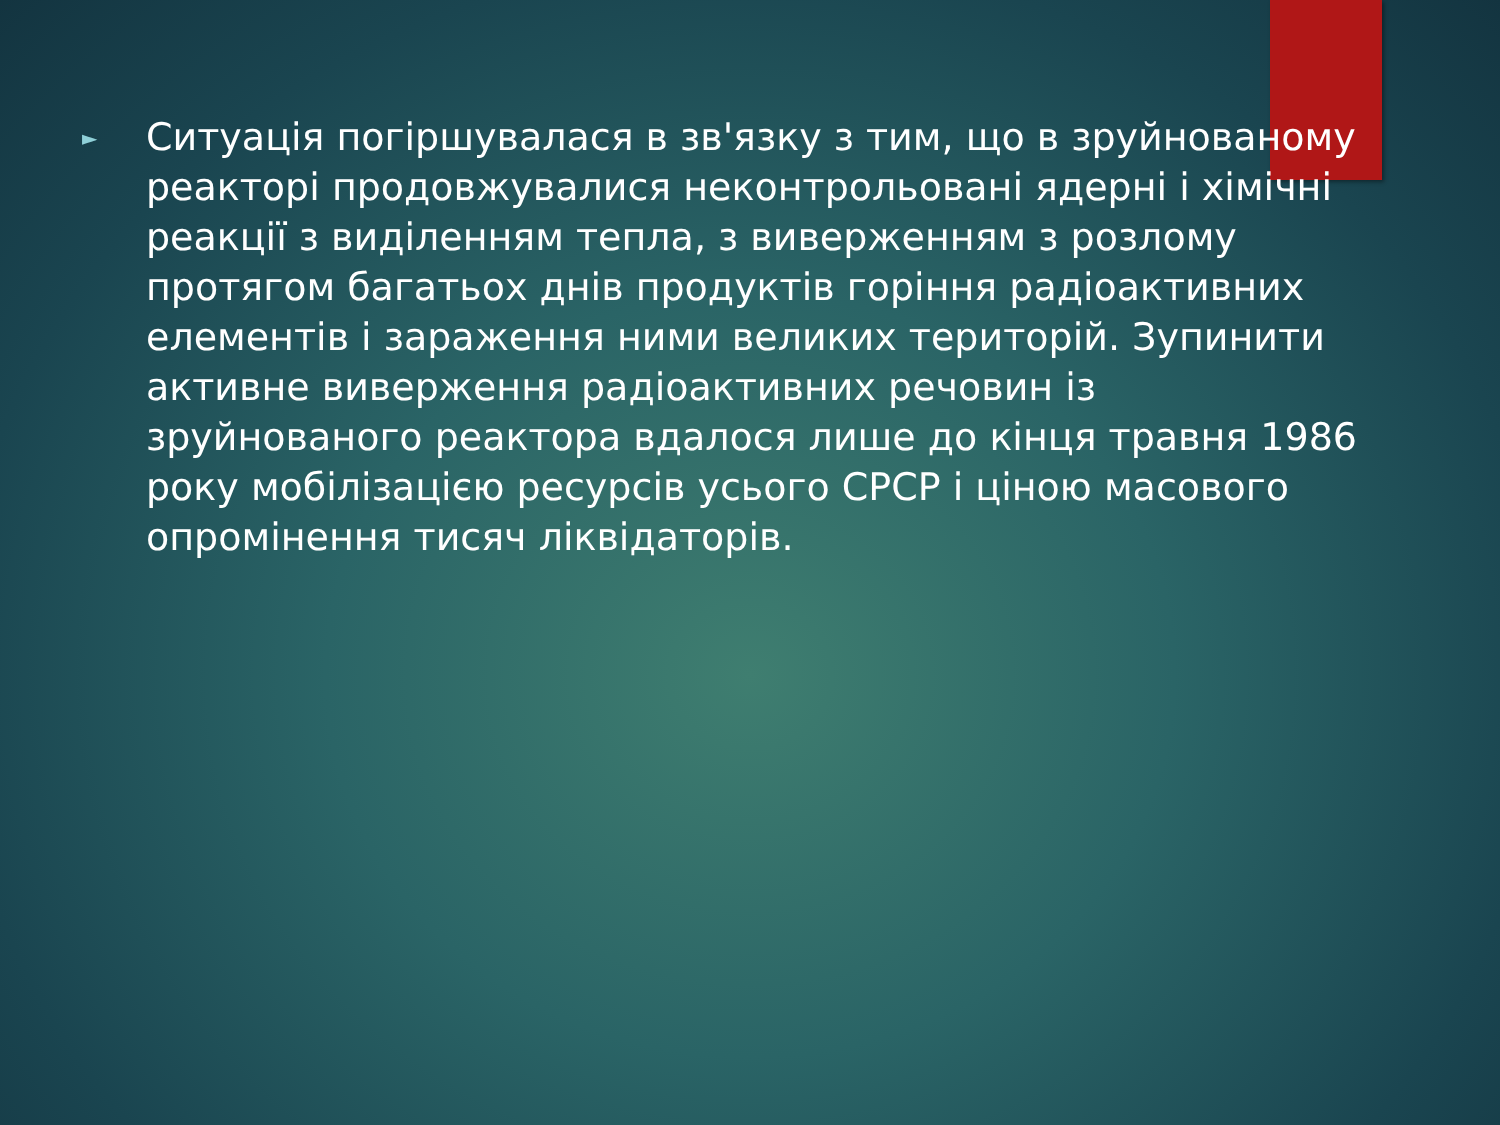►
Ситуація погіршувалася в зв'язку з тим, що в зруйнованому реакторі продовжувалися неконтрольовані ядерні і хімічні реакції з виділенням тепла, з виверженням з розлому протягом багатьох днів продуктів горіння радіоактивних елементів і зараження ними великих територій. Зупинити активне виверження радіоактивних речовин із зруйнованого реактора вдалося лише до кінця травня 1986 року мобілізацією ресурсів усього СРСР і ціною масового опромінення тисяч ліквідаторів.